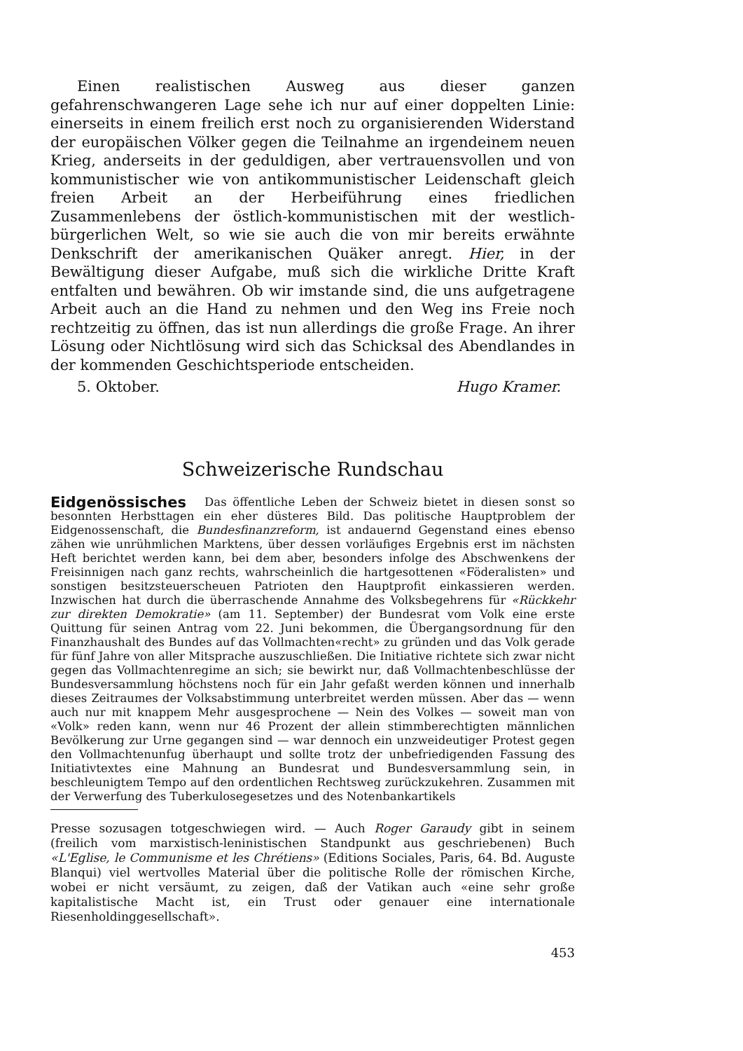Einen realistischen Ausweg aus dieser ganzen gefahrenschwangeren Lage sehe ich nur auf einer doppelten Linie: einerseits in einem freilich erst noch zu organisierenden Widerstand der europäischen Völker gegen die Teilnahme an irgendeinem neuen Krieg, anderseits in der geduldigen, aber vertrauensvollen und von kommunistischer wie von antikommunistischer Leidenschaft gleich freien Arbeit an der Herbeiführung eines friedlichen Zusammenlebens der östlich-kommunistischen mit der westlich-bürgerlichen Welt, so wie sie auch die von mir bereits erwähnte Denkschrift der amerikanischen Quäker anregt. Hier, in der Bewältigung dieser Aufgabe, muß sich die wirkliche Dritte Kraft entfalten und bewähren. Ob wir imstande sind, die uns aufgetragene Arbeit auch an die Hand zu nehmen und den Weg ins Freie noch rechtzeitig zu öffnen, das ist nun allerdings die große Frage. An ihrer Lösung oder Nichtlösung wird sich das Schicksal des Abendlandes in der kommenden Geschichtsperiode entscheiden.
5. Oktober. Hugo Kramer.
Schweizerische Rundschau
Eidgenössisches Das öffentliche Leben der Schweiz bietet in diesen sonst so besonnten Herbsttagen ein eher düsteres Bild. Das politische Hauptproblem der Eidgenossenschaft, die Bundesfinanzreform, ist andauernd Gegenstand eines ebenso zähen wie unrühmlichen Marktens, über dessen vorläufiges Ergebnis erst im nächsten Heft berichtet werden kann, bei dem aber, besonders infolge des Abschwenkens der Freisinnigen nach ganz rechts, wahrscheinlich die hartgesottenen «Föderalisten» und sonstigen besitzsteuerscheuen Patrioten den Hauptprofit einkassieren werden. Inzwischen hat durch die überraschende Annahme des Volksbegehrens für «Rückkehr zur direkten Demokratie» (am 11. September) der Bundesrat vom Volk eine erste Quittung für seinen Antrag vom 22. Juni bekommen, die Übergangsordnung für den Finanzhaushalt des Bundes auf das Vollmachten«recht» zu gründen und das Volk gerade für fünf Jahre von aller Mitsprache auszuschließen. Die Initiative richtete sich zwar nicht gegen das Vollmachtenregime an sich; sie bewirkt nur, daß Vollmachtenbeschlüsse der Bundesversammlung höchstens noch für ein Jahr gefaßt werden können und innerhalb dieses Zeitraumes der Volksabstimmung unterbreitet werden müssen. Aber das — wenn auch nur mit knappem Mehr ausgesprochene — Nein des Volkes — soweit man von «Volk» reden kann, wenn nur 46 Prozent der allein stimmberechtigten männlichen Bevölkerung zur Urne gegangen sind — war dennoch ein unzweideutiger Protest gegen den Vollmachtenunfug überhaupt und sollte trotz der unbefriedigenden Fassung des Initiativtextes eine Mahnung an Bundesrat und Bundesversammlung sein, in beschleunigtem Tempo auf den ordentlichen Rechtsweg zurückzukehren. Zusammen mit der Verwerfung des Tuberkulosegesetzes und des Notenbankartikels
Presse sozusagen totgeschwiegen wird. — Auch Roger Garaudy gibt in seinem (freilich vom marxistisch-leninistischen Standpunkt aus geschriebenen) Buch «L'Eglise, le Communisme et les Chrétiens» (Editions Sociales, Paris, 64. Bd. Auguste Blanqui) viel wertvolles Material über die politische Rolle der römischen Kirche, wobei er nicht versäumt, zu zeigen, daß der Vatikan auch «eine sehr große kapitalistische Macht ist, ein Trust oder genauer eine internationale Riesenholdinggesellschaft».
453